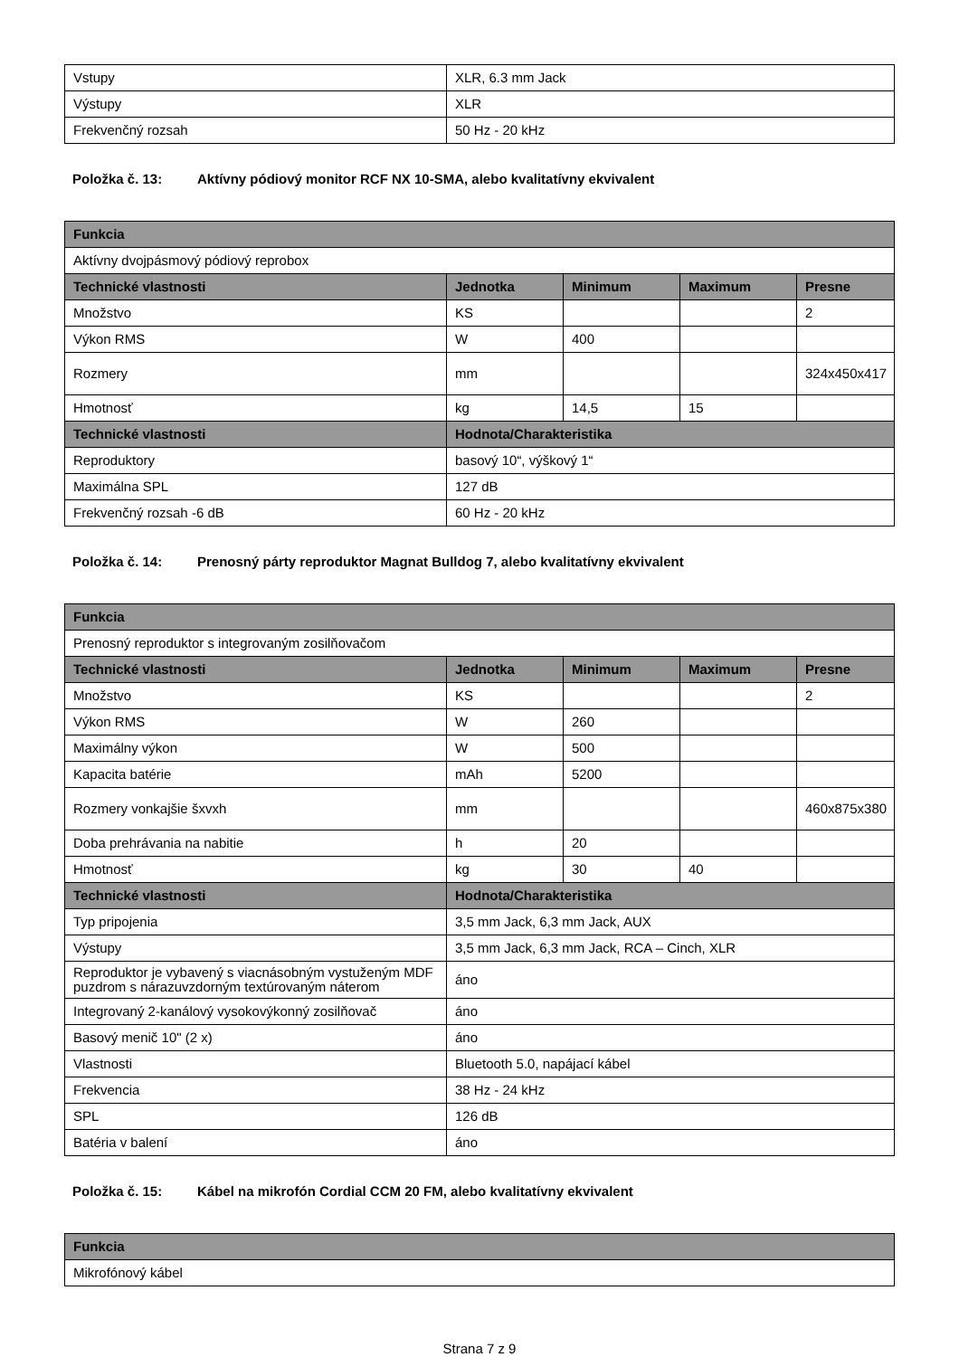| Vstupy | XLR, 6.3 mm Jack |
| Výstupy | XLR |
| Frekvenčný rozsah | 50 Hz - 20 kHz |
Položka č. 13: Aktívny pódiový monitor RCF NX 10-SMA, alebo kvalitatívny ekvivalent
| Funkcia | | | | |
| --- | --- | --- | --- | --- |
| Aktívny dvojpásmový pódiový reprobox | | | | |
| Technické vlastnosti | Jednotka | Minimum | Maximum | Presne |
| Množstvo | KS | | | 2 |
| Výkon RMS | W | 400 | | |
| Rozmery | mm | | | 324x450x417 |
| Hmotnosť | kg | 14,5 | 15 | |
| Technické vlastnosti | Hodnota/Charakteristika | | | |
| Reproduktory | basový 10“, výškový 1“ | | | |
| Maximálna SPL | 127 dB | | | |
| Frekvenčný rozsah -6 dB | 60 Hz - 20 kHz | | | |
Položka č. 14: Prenosný párty reproduktor Magnat Bulldog 7, alebo kvalitatívny ekvivalent
| Funkcia | | | | |
| --- | --- | --- | --- | --- |
| Prenosný reproduktor s integrovaným zosilňovačom | | | | |
| Technické vlastnosti | Jednotka | Minimum | Maximum | Presne |
| Množstvo | KS | | | 2 |
| Výkon RMS | W | 260 | | |
| Maximálny výkon | W | 500 | | |
| Kapacita batérie | mAh | 5200 | | |
| Rozmery vonkajšie šxvxh | mm | | | 460x875x380 |
| Doba prehrávania na nabitie | h | 20 | | |
| Hmotnosť | kg | 30 | 40 | |
| Technické vlastnosti | Hodnota/Charakteristika | | | |
| Typ pripojenia | 3,5 mm Jack, 6,3 mm Jack, AUX | | | |
| Výstupy | 3,5 mm Jack, 6,3 mm Jack, RCA – Cinch, XLR | | | |
| Reproduktor je vybavený s viacnásobným vystuženým MDF puzdrom s nárazuvzdorným textúrovaným náterom | áno | | | |
| Integrovaný 2-kanálový vysokovýkonný zosilňovač | áno | | | |
| Basový menič 10" (2 x) | áno | | | |
| Vlastnosti | Bluetooth 5.0, napájací kábel | | | |
| Frekvencia | 38 Hz - 24 kHz | | | |
| SPL | 126 dB | | | |
| Batéria v balení | áno | | | |
Položka č. 15: Kábel na mikrofón Cordial CCM 20 FM, alebo kvalitatívny ekvivalent
| Funkcia |
| --- |
| Mikrofónový kábel |
Strana 7 z 9